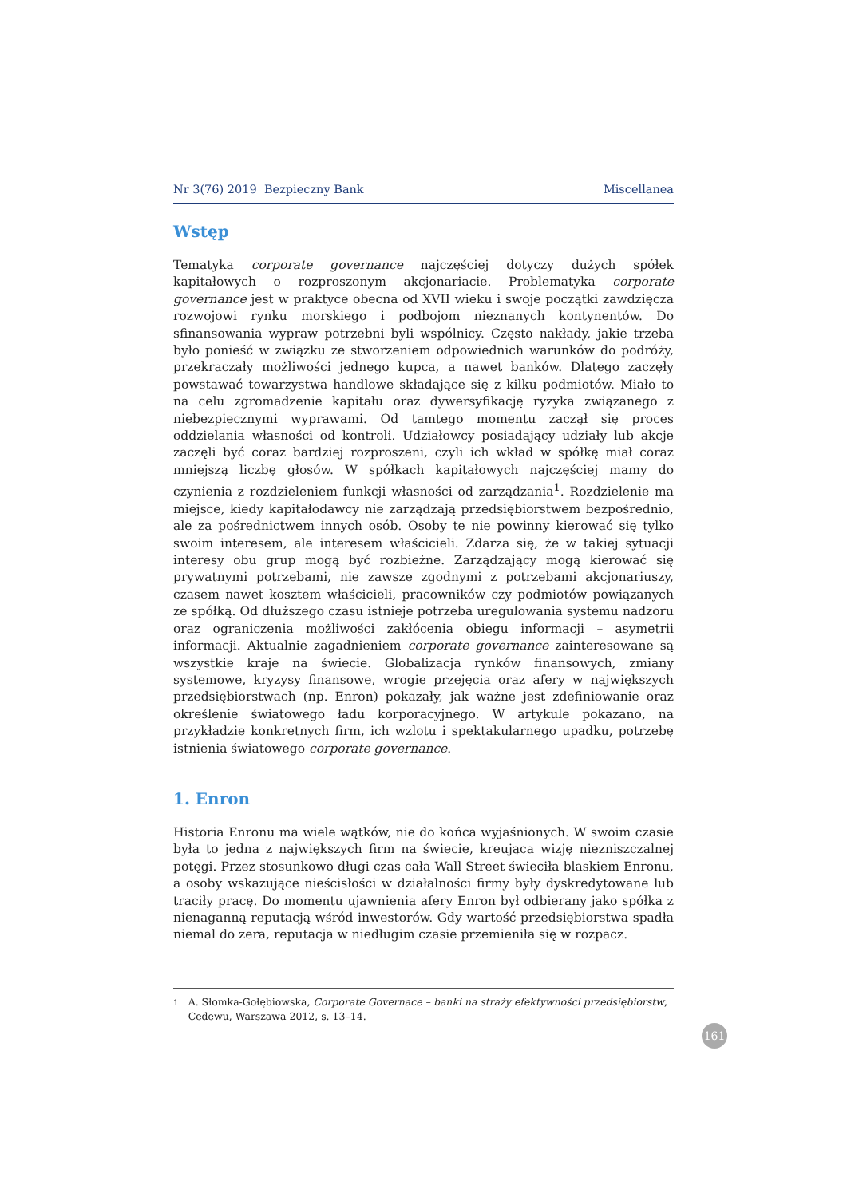Nr 3(76) 2019 Bezpieczny Bank Miscellanea
Wstęp
Tematyka corporate governance najczęściej dotyczy dużych spółek kapitałowych o rozproszonym akcjonariacie. Problematyka corporate governance jest w praktyce obecna od XVII wieku i swoje początki zawdzięcza rozwojowi rynku morskiego i podbojom nieznanych kontynentów. Do sfinansowania wypraw potrzebni byli wspólnicy. Często nakłady, jakie trzeba było ponieść w związku ze stworzeniem odpowiednich warunków do podróży, przekraczały możliwości jednego kupca, a nawet banków. Dlatego zaczęły powstawać towarzystwa handlowe składające się z kilku podmiotów. Miało to na celu zgromadzenie kapitału oraz dywersyfikację ryzyka związanego z niebezpiecznymi wyprawami. Od tamtego momentu zaczął się proces oddzielania własności od kontroli. Udziałowcy posiadający udziały lub akcje zaczęli być coraz bardziej rozproszeni, czyli ich wkład w spółkę miał coraz mniejszą liczbę głosów. W spółkach kapitałowych najczęściej mamy do czynienia z rozdzieleniem funkcji własności od zarządzania<sup>1</sup>. Rozdzielenie ma miejsce, kiedy kapitałodawcy nie zarządzają przedsiębiorstwem bezpośrednio, ale za pośrednictwem innych osób. Osoby te nie powinny kierować się tylko swoim interesem, ale interesem właścicieli. Zdarza się, że w takiej sytuacji interesy obu grup mogą być rozbieżne. Zarządzający mogą kierować się prywatnymi potrzebami, nie zawsze zgodnymi z potrzebami akcjonariuszy, czasem nawet kosztem właścicieli, pracowników czy podmiotów powiązanych ze spółką. Od dłuższego czasu istnieje potrzeba uregulowania systemu nadzoru oraz ograniczenia możliwości zakłócenia obiegu informacji – asymetrii informacji. Aktualnie zagadnieniem corporate governance zainteresowane są wszystkie kraje na świecie. Globalizacja rynków finansowych, zmiany systemowe, kryzysy finansowe, wrogie przejęcia oraz afery w największych przedsiębiorstwach (np. Enron) pokazały, jak ważne jest zdefiniowanie oraz określenie światowego ładu korporacyjnego. W artykule pokazano, na przykładzie konkretnych firm, ich wzlotu i spektakularnego upadku, potrzebę istnienia światowego corporate governance.
1. Enron
Historia Enronu ma wiele wątków, nie do końca wyjaśnionych. W swoim czasie była to jedna z największych firm na świecie, kreująca wizję niezniszczalnej potęgi. Przez stosunkowo długi czas cała Wall Street świeciła blaskiem Enronu, a osoby wskazujące nieścisłości w działalności firmy były dyskredytowane lub traciły pracę. Do momentu ujawnienia afery Enron był odbierany jako spółka z nienaganną reputacją wśród inwestorów. Gdy wartość przedsiębiorstwa spadła niemal do zera, reputacja w niedługim czasie przemieniła się w rozpacz.
<sup>1</sup> A. Słomka-Gołębiowska, Corporate Governace – banki na straży efektywności przedsiębiorstw, Cedewu, Warszawa 2012, s. 13–14.
161